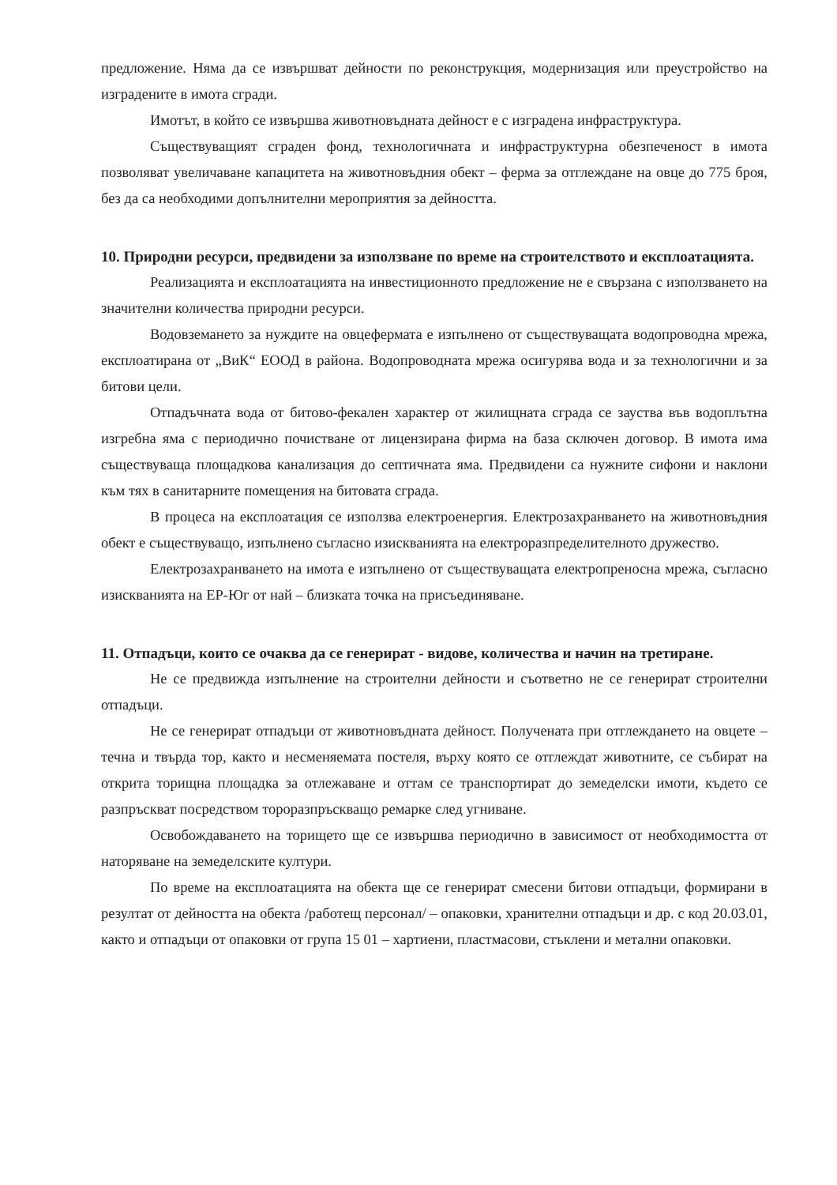предложение. Няма да се извършват дейности по реконструкция, модернизация или преустройство на изградените в имота сгради.
Имотът, в който се извършва животновъдната дейност е с изградена инфраструктура.
Съществуващият сграден фонд, технологичната и инфраструктурна обезпеченост в имота позволяват увеличаване капацитета на животновъдния обект – ферма за отглеждане на овце до 775 броя, без да са необходими допълнителни мероприятия за дейността.
10. Природни ресурси, предвидени за използване по време на строителството и експлоатацията.
Реализацията и експлоатацията на инвестиционното предложение не е свързана с използването на значителни количества природни ресурси.
Водовземането за нуждите на овцефермата е изпълнено от съществуващата водопроводна мрежа, експлоатирана от „ВиК“ ЕООД в района. Водопроводната мрежа осигурява вода и за технологични и за битови цели.
Отпадъчната вода от битово-фекален характер от жилищната сграда се зауства във водоплътна изгребна яма с периодично почистване от лицензирана фирма на база сключен договор. В имота има съществуваща площадкова канализация до септичната яма. Предвидени са нужните сифони и наклони към тях в санитарните помещения на битовата сграда.
В процеса на експлоатация се използва електроенергия. Електрозахранването на животновъдния обект е съществуващо, изпълнено съгласно изискванията на електроразпределителното дружество.
Електрозахранването на имота е изпълнено от съществуващата електропреносна мрежа, съгласно изискванията на ЕР-Юг от най – близката точка на присъединяване.
11. Отпадъци, които се очаква да се генерират - видове, количества и начин на третиране.
Не се предвижда изпълнение на строителни дейности и съответно не се генерират строителни отпадъци.
Не се генерират отпадъци от животновъдната дейност. Получената при отглеждането на овцете – течна и твърда тор, както и несменяемата постеля, върху която се отглеждат животните, се събират на открита торищна площадка за отлежаване и оттам се транспортират до земеделски имоти, където се разпръскват посредством тороразпръскващо ремарке след угниване.
Освобождаването на торището ще се извършва периодично в зависимост от необходимостта от наторяване на земеделските култури.
По време на експлоатацията на обекта ще се генерират смесени битови отпадъци, формирани в резултат от дейността на обекта /работещ персонал/ – опаковки, хранителни отпадъци и др. с код 20.03.01, както и отпадъци от опаковки от група 15 01 – хартиени, пластмасови, стъклени и метални опаковки.